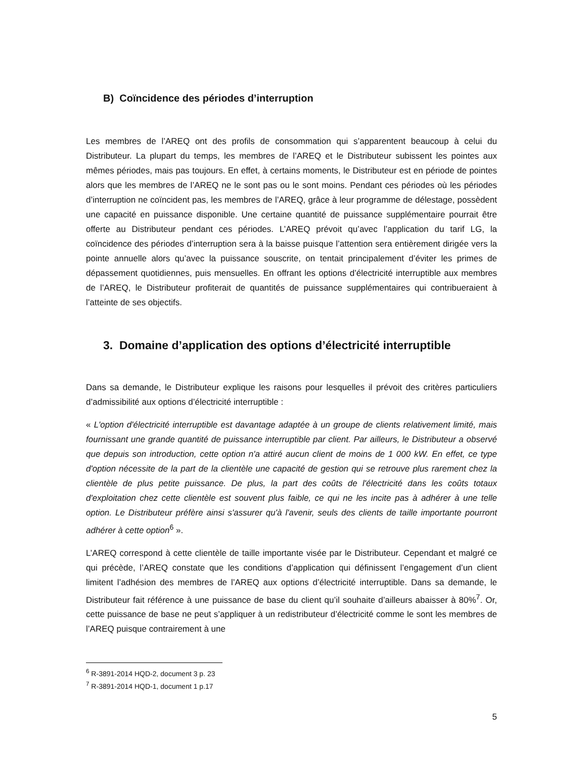B) Coïncidence des périodes d’interruption
Les membres de l’AREQ ont des profils de consommation qui s’apparentent beaucoup à celui du Distributeur. La plupart du temps, les membres de l’AREQ et le Distributeur subissent les pointes aux mêmes périodes, mais pas toujours. En effet, à certains moments, le Distributeur est en période de pointes alors que les membres de l’AREQ ne le sont pas ou le sont moins. Pendant ces périodes où les périodes d’interruption ne coïncident pas, les membres de l’AREQ, grâce à leur programme de délestage, possèdent une capacité en puissance disponible. Une certaine quantité de puissance supplémentaire pourrait être offerte au Distributeur pendant ces périodes. L’AREQ prévoit qu’avec l’application du tarif LG, la coïncidence des périodes d’interruption sera à la baisse puisque l’attention sera entièrement dirigée vers la pointe annuelle alors qu’avec la puissance souscrite, on tentait principalement d’éviter les primes de dépassement quotidiennes, puis mensuelles. En offrant les options d’électricité interruptible aux membres de l’AREQ, le Distributeur profiterait de quantités de puissance supplémentaires qui contribueraient à l’atteinte de ses objectifs.
3. Domaine d’application des options d’électricité interruptible
Dans sa demande, le Distributeur explique les raisons pour lesquelles il prévoit des critères particuliers d’admissibilité aux options d’électricité interruptible :
« L'option d'électricité interruptible est davantage adaptée à un groupe de clients relativement limité, mais fournissant une grande quantité de puissance interruptible par client. Par ailleurs, le Distributeur a observé que depuis son introduction, cette option n'a attiré aucun client de moins de 1 000 kW. En effet, ce type d'option nécessite de la part de la clientèle une capacité de gestion qui se retrouve plus rarement chez la clientèle de plus petite puissance. De plus, la part des coûts de l'électricité dans les coûts totaux d'exploitation chez cette clientèle est souvent plus faible, ce qui ne les incite pas à adhérer à une telle option. Le Distributeur préfère ainsi s'assurer qu'à l'avenir, seuls des clients de taille importante pourront adhérer à cette option<sup>6</sup> ».
L’AREQ correspond à cette clientèle de taille importante visée par le Distributeur. Cependant et malgré ce qui précède, l’AREQ constate que les conditions d’application qui définissent l’engagement d’un client limitent l’adhésion des membres de l’AREQ aux options d’électricité interruptible. Dans sa demande, le Distributeur fait référence à une puissance de base du client qu’il souhaite d’ailleurs abaisser à 80%<sup>7</sup>. Or, cette puissance de base ne peut s’appliquer à un redistributeur d’électricité comme le sont les membres de l’AREQ puisque contrairement à une
<sup>6</sup> R-3891-2014 HQD-2, document 3 p. 23
<sup>7</sup> R-3891-2014 HQD-1, document 1 p.17
5